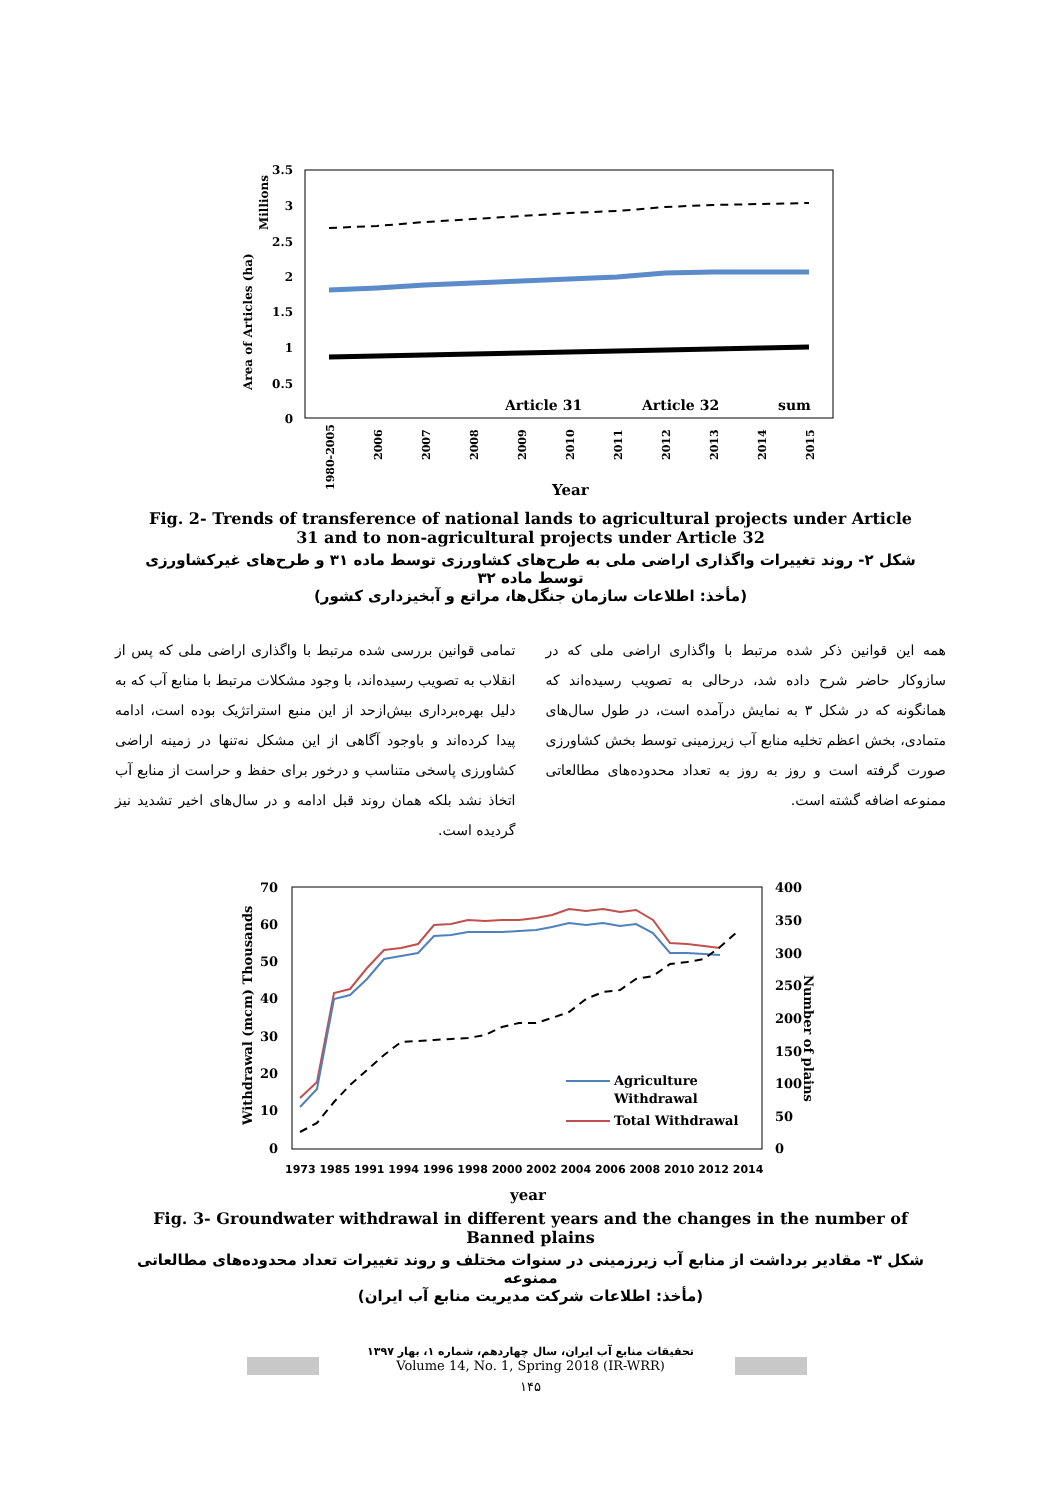3.5
3
2.5
2
1.5
1
0.5
0
Area of Articles (ha)
Millions
Article 31
Article 32
sum
1980-2005
2006
2007
2008
2009
2010
2011
2012
2013
2014
2015
Year
Fig. 2- Trends of transference of national lands to agricultural projects under Article 31 and to non-agricultural projects under Article 32
شکل ۲- روند تغییرات واگذاری اراضی ملی به طرح‌های کشاورزی توسط ماده ۳۱ و طرح‌های غیرکشاورزی توسط ماده ۳۲
(مأخذ: اطلاعات سازمان جنگل‌ها، مراتع و آبخیزداری کشور)
همه این قوانین ذکر شده مرتبط با واگذاری اراضی ملی که در سازوکار حاضر شرح داده شد، درحالی به تصویب رسیده‌اند که همانگونه که در شکل ۳ به نمایش درآمده است، در طول سال‌های متمادی، بخش اعظم تخلیه منابع آب زیرزمینی توسط بخش کشاورزی صورت گرفته است و روز به روز به تعداد محدوده‌های مطالعاتی ممنوعه اضافه گشته است.
تمامی قوانین بررسی شده مرتبط با واگذاری اراضی ملی که پس از انقلاب به تصویب رسیده‌اند، با وجود مشکلات مرتبط با منابع آب که به دلیل بهره‌برداری بیش‌ازحد از این منبع استراتژیک بوده است، ادامه پیدا کرده‌اند و باوجود آگاهی از این مشکل نه‌تنها در زمینه اراضی کشاورزی پاسخی متناسب و درخور برای حفظ و حراست از منابع آب اتخاذ نشد بلکه همان روند قبل ادامه و در سال‌های اخیر تشدید نیز گردیده است.
70
60
50
40
30
20
10
0
400
350
300
250
200
150
100
50
0
Withdrawal (mcm) Thousands
Number of plains
Agriculture
Withdrawal
Total Withdrawal
1973 1985 1991 1994 1996 1998 2000 2002 2004 2006 2008 2010 2012 2014
year
Fig. 3- Groundwater withdrawal in different years and the changes in the number of Banned plains
شکل ۳- مقادیر برداشت از منابع آب زیرزمینی در سنوات مختلف و روند تغییرات تعداد محدوده‌های مطالعاتی ممنوعه
(مأخذ: اطلاعات شرکت مدیریت منابع آب ایران)
تحقیقات منابع آب ایران، سال چهاردهم، شماره ۱، بهار ۱۳۹۷
Volume 14, No. 1, Spring 2018 (IR-WRR)
۱۴۵